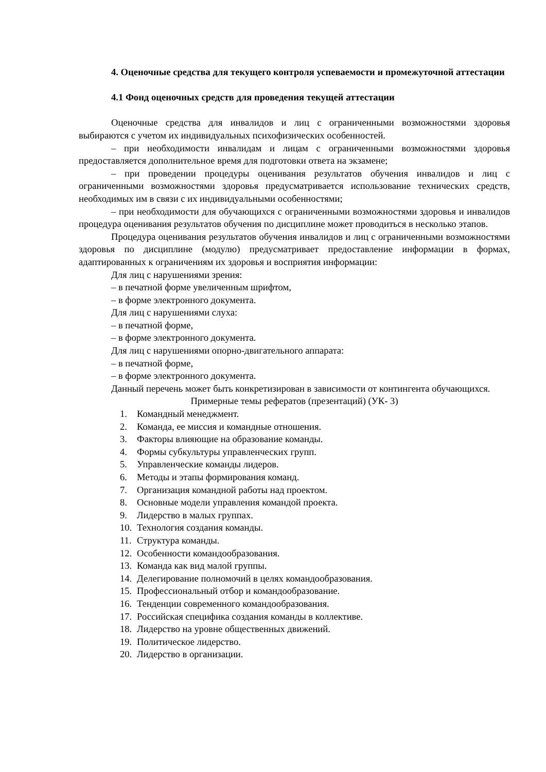4. Оценочные средства для текущего контроля успеваемости и промежуточной аттестации
4.1 Фонд оценочных средств для проведения текущей аттестации
Оценочные средства для инвалидов и лиц с ограниченными возможностями здоровья выбираются с учетом их индивидуальных психофизических особенностей.
– при необходимости инвалидам и лицам с ограниченными возможностями здоровья предоставляется дополнительное время для подготовки ответа на экзамене;
– при проведении процедуры оценивания результатов обучения инвалидов и лиц с ограниченными возможностями здоровья предусматривается использование технических средств, необходимых им в связи с их индивидуальными особенностями;
– при необходимости для обучающихся с ограниченными возможностями здоровья и инвалидов процедура оценивания результатов обучения по дисциплине может проводиться в несколько этапов.
Процедура оценивания результатов обучения инвалидов и лиц с ограниченными возможностями здоровья по дисциплине (модулю) предусматривает предоставление информации в формах, адаптированных к ограничениям их здоровья и восприятия информации:
Для лиц с нарушениями зрения:
– в печатной форме увеличенным шрифтом,
– в форме электронного документа.
Для лиц с нарушениями слуха:
– в печатной форме,
– в форме электронного документа.
Для лиц с нарушениями опорно-двигательного аппарата:
– в печатной форме,
– в форме электронного документа.
Данный перечень может быть конкретизирован в зависимости от контингента обучающихся.
Примерные темы рефератов (презентаций) (УК- 3)
1. Командный менеджмент.
2. Команда, ее миссия и командные отношения.
3. Факторы влияющие на образование команды.
4. Формы субкультуры управленческих групп.
5. Управленческие команды лидеров.
6. Методы и этапы формирования команд.
7. Организация командной работы над проектом.
8. Основные модели управления командой проекта.
9. Лидерство в малых группах.
10. Технология создания команды.
11. Структура команды.
12. Особенности командообразования.
13. Команда как вид малой группы.
14. Делегирование полномочий в целях командообразования.
15. Профессиональный отбор и командообразование.
16. Тенденции современного командообразования.
17. Российская специфика создания команды в коллективе.
18. Лидерство на уровне общественных движений.
19. Политическое лидерство.
20. Лидерство в организации.